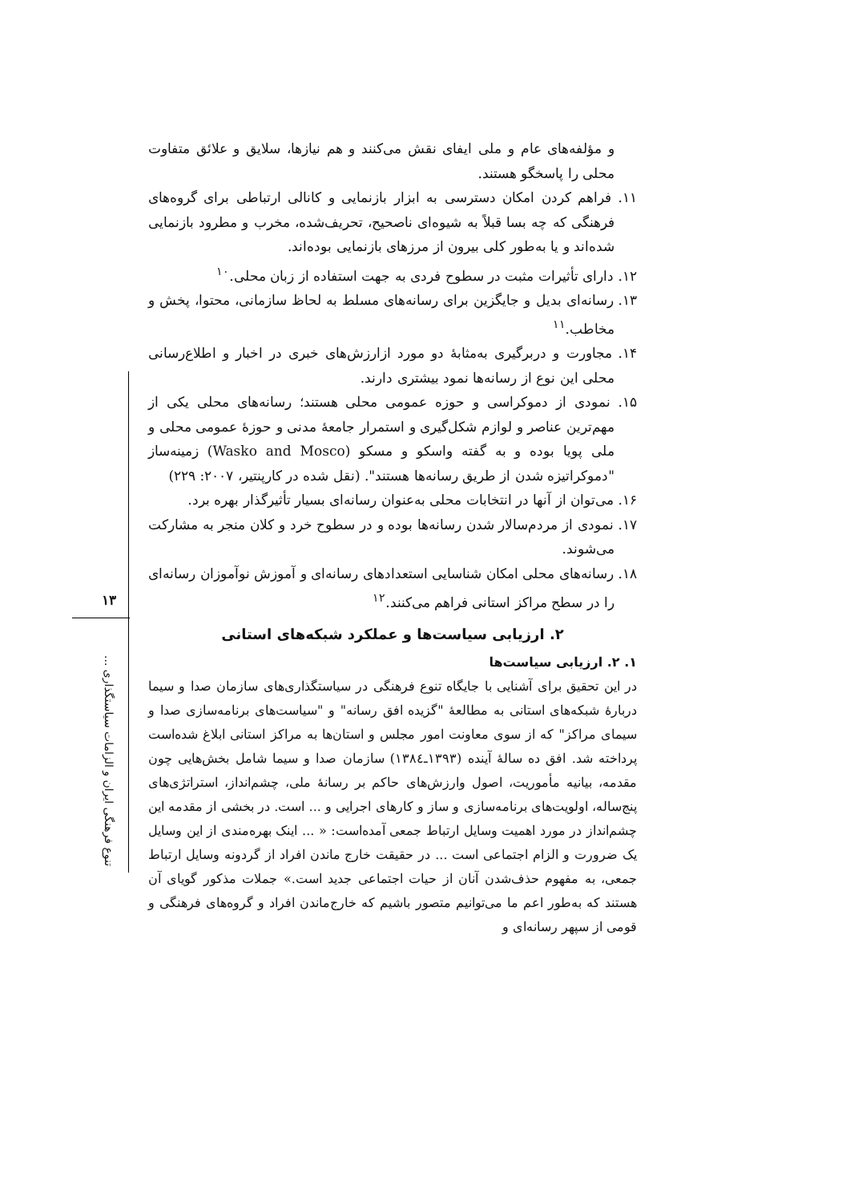و مؤلفه‌های عام و ملی ایفای نقش می‌کنند و هم نیازها، سلایق و علائق متفاوت محلی را پاسخگو هستند.
۱۱. فراهم کردن امکان دسترسی به ابزار بازنمایی و کانالی ارتباطی برای گروه‌های فرهنگی که چه بسا قبلاً به شیوه‌ای ناصحیح، تحریف‌شده، مخرب و مطرود بازنمایی شده‌اند و یا به‌طور کلی بیرون از مرزهای بازنمایی بوده‌اند.
۱۲. دارای تأثیرات مثبت در سطوح فردی به جهت استفاده از زبان محلی.<sup>۱۰</sup>
۱۳. رسانه‌ای بدیل و جایگزین برای رسانه‌های مسلط به لحاظ سازمانی، محتوا، پخش و مخاطب.<sup>۱۱</sup>
۱۴. مجاورت و دربرگیری به‌مثابهٔ دو مورد ازارزش‌های خبری در اخبار و اطلاع‌رسانی محلی این نوع از رسانه‌ها نمود بیشتری دارند.
۱۵. نمودی از دموکراسی و حوزه عمومی محلی هستند؛ رسانه‌های محلی یکی از مهم‌ترین عناصر و لوازم شکل‌گیری و استمرار جامعهٔ مدنی و حوزهٔ عمومی محلی و ملی پویا بوده و به گفته واسکو و مسکو (Wasko and Mosco) زمینه‌ساز "دموکراتیزه شدن از طریق رسانه‌ها هستند". (نقل شده در کارپنتیر، ۲۰۰۷: ۲۲۹)
۱۶. می‌توان از آنها در انتخابات محلی به‌عنوان رسانه‌ای بسیار تأثیرگذار بهره برد.
۱۷. نمودی از مردم‌سالار شدن رسانه‌ها بوده و در سطوح خرد و کلان منجر به مشارکت می‌شوند.
۱۸. رسانه‌های محلی امکان شناسایی استعدادهای رسانه‌ای و آموزش نوآموزان رسانه‌ای را در سطح مراکز استانی فراهم می‌کنند.<sup>۱۲</sup>
۲. ارزیابی سیاست‌ها و عملکرد شبکه‌های استانی
۱. ۲. ارزیابی سیاست‌ها
در این تحقیق برای آشنایی با جایگاه تنوع فرهنگی در سیاستگذاری‌های سازمان صدا و سیما دربارهٔ شبکه‌های استانی به مطالعهٔ "گزیده افق رسانه" و "سیاست‌های برنامه‌سازی صدا و سیمای مراکز" که از سوی معاونت امور مجلس و استان‌ها به مراکز استانی ابلاغ شده‌است پرداخته شد. افق ده سالهٔ آینده (۱۳۹۳ـ۱۳۸٤) سازمان صدا و سیما شامل بخش‌هایی چون مقدمه، بیانیه مأموریت، اصول وارزش‌های حاکم بر رسانهٔ ملی، چشم‌انداز، استراتژی‌های پنج‌ساله، اولویت‌های برنامه‌سازی و ساز و کارهای اجرایی و ... است. در بخشی از مقدمه این چشم‌انداز در مورد اهمیت وسایل ارتباط جمعی آمده‌است: « ... اینک بهره‌مندی از این وسایل یک ضرورت و الزام اجتماعی است ... در حقیقت خارج ماندن افراد از گردونه وسایل ارتباط جمعی، به مفهوم حذف‌شدن آنان از حیات اجتماعی جدید است.» جملات مذکور گویای آن هستند که به‌طور اعم ما می‌توانیم متصور باشیم که خارج‌ماندن افراد و گروه‌های فرهنگی و قومی از سپهر رسانه‌ای و
۱۳
تنوع فرهنگی ایران و الزامات سیاستگذاری ...